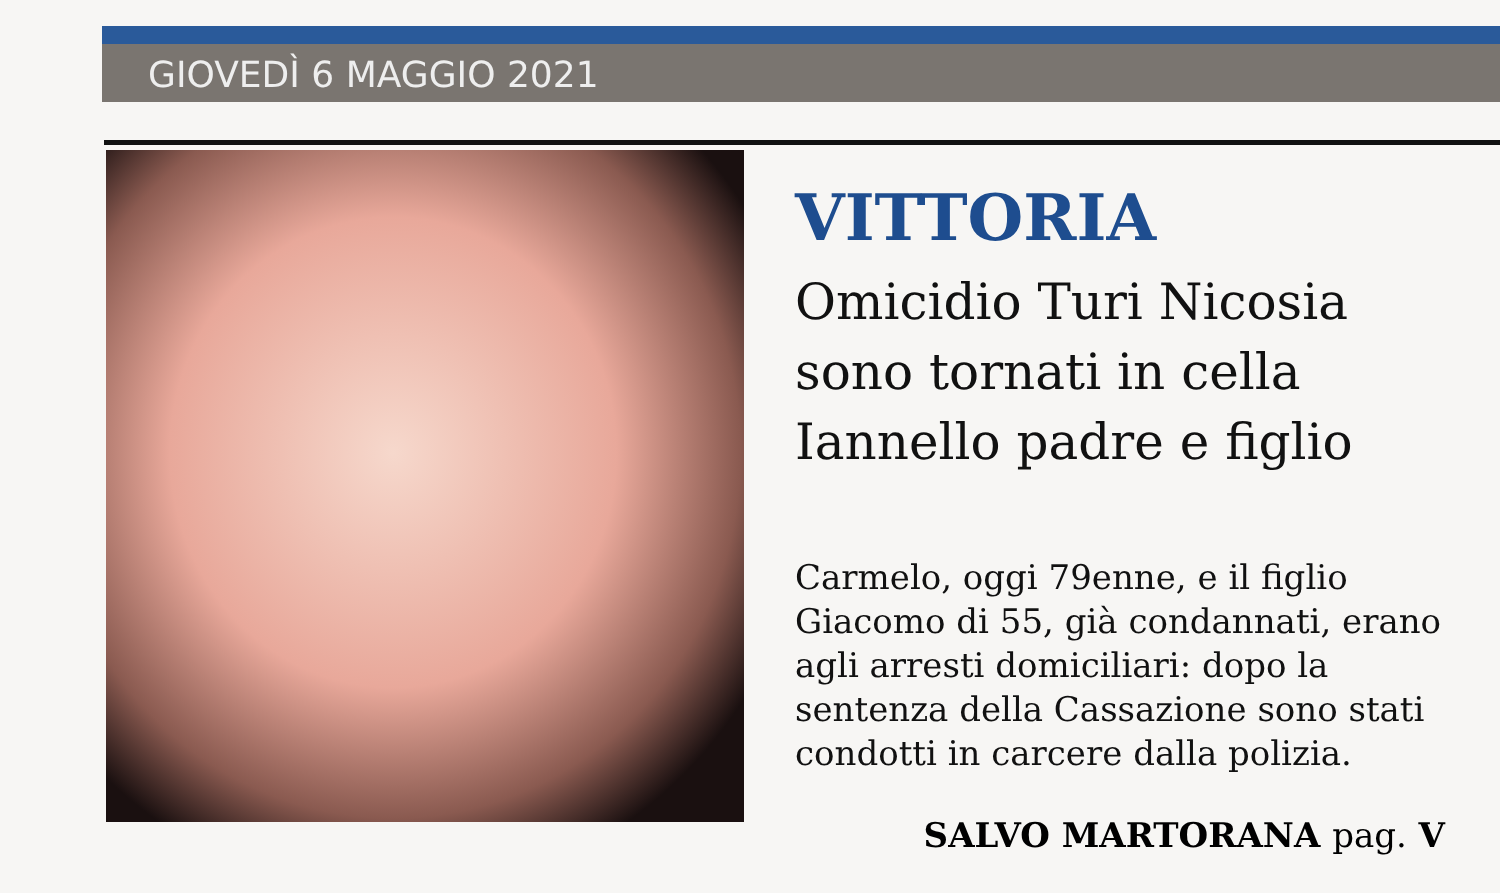GIOVEDÌ 6 MAGGIO 2021
VITTORIA
Omicidio Turi Nicosia
sono tornati in cella
Iannello padre e figlio
Carmelo, oggi 79enne, e il figlio Giacomo di 55, già condannati, erano agli arresti domiciliari: dopo la sentenza della Cassazione sono stati condotti in carcere dalla polizia.
SALVO MARTORANA pag. V